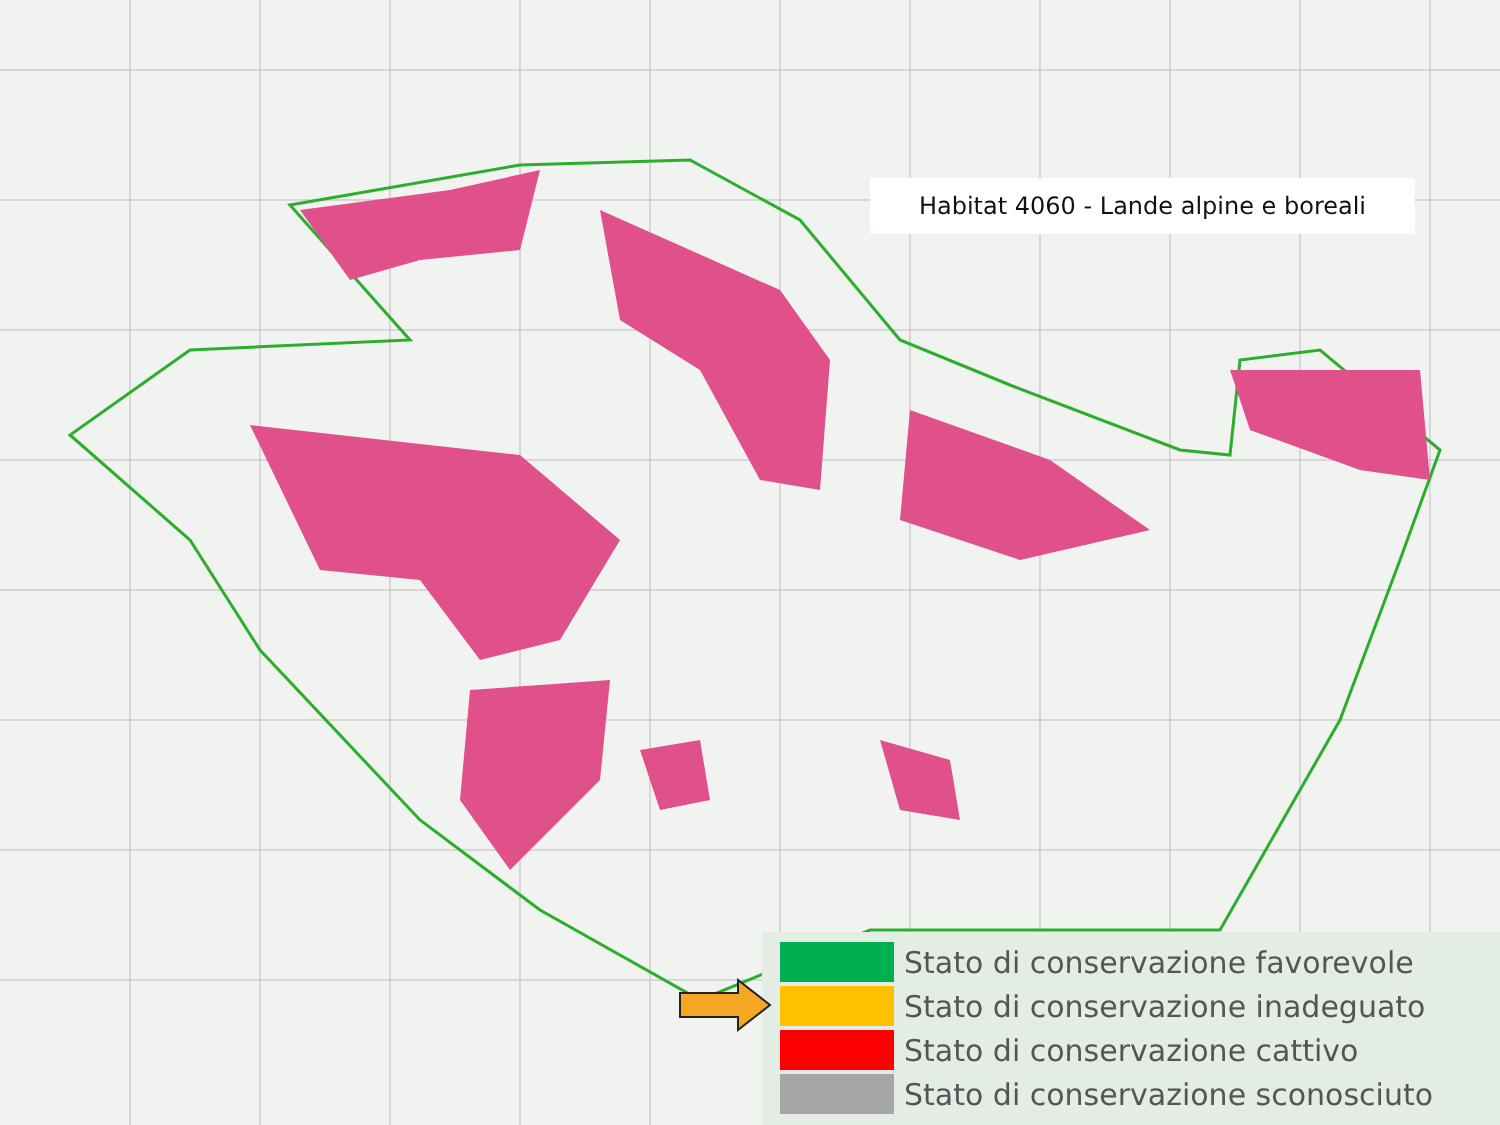Habitat 4060 - Lande alpine e boreali
Stato di conservazione favorevole
Stato di conservazione inadeguato
Stato di conservazione cattivo
Stato di conservazione sconosciuto